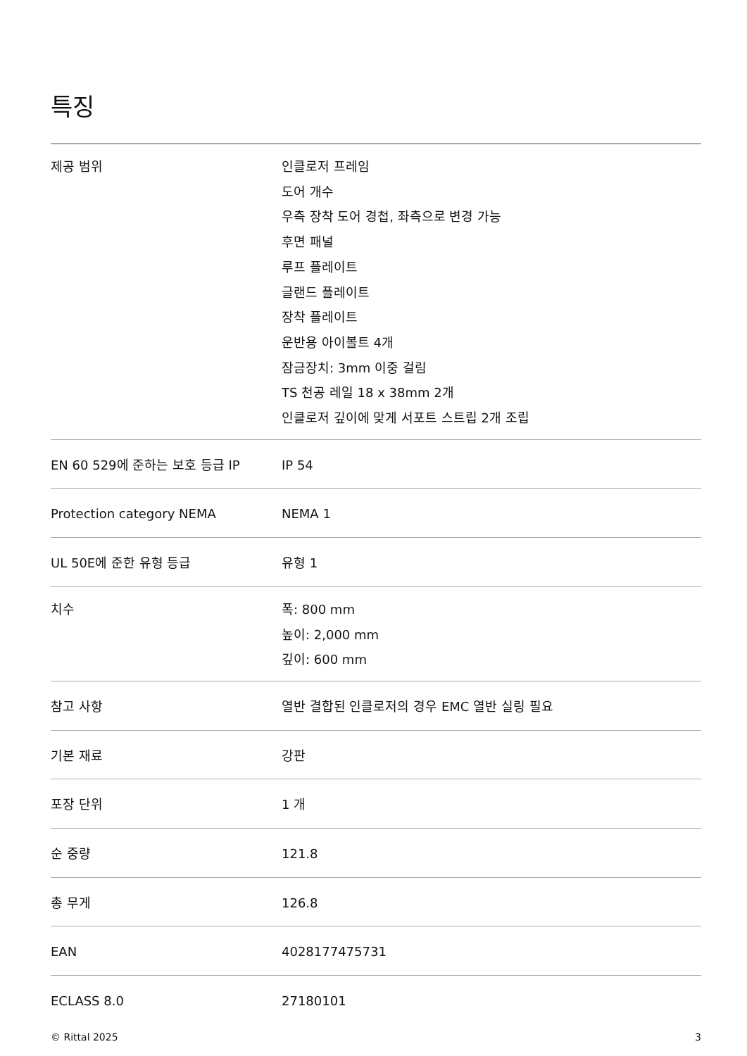특징
| 제공 범위 | 인클로저 프레임 도어 개수 우측 장착 도어 경첩, 좌측으로 변경 가능 후면 패널 루프 플레이트 글랜드 플레이트 장착 플레이트 운반용 아이볼트 4개 잠금장치: 3mm 이중 걸림 TS 천공 레일 18 x 38mm 2개 인클로저 깊이에 맞게 서포트 스트립 2개 조립 |
| EN 60 529에 준하는 보호 등급 IP | IP 54 |
| Protection category NEMA | NEMA 1 |
| UL 50E에 준한 유형 등급 | 유형 1 |
| 치수 | 폭: 800 mm 높이: 2,000 mm 깊이: 600 mm |
| 참고 사항 | 열반 결합된 인클로저의 경우 EMC 열반 실링 필요 |
| 기본 재료 | 강판 |
| 포장 단위 | 1 개 |
| 순 중량 | 121.8 |
| 총 무게 | 126.8 |
| EAN | 4028177475731 |
| ECLASS 8.0 | 27180101 |
© Rittal 2025 3